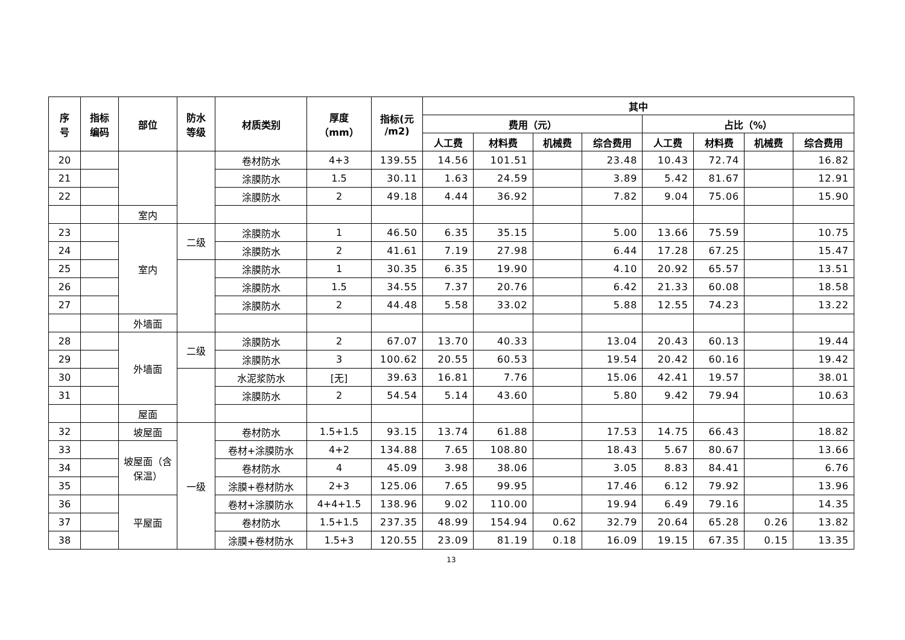| 序 号 | 指标 编码 | 部位 | 防水 等级 | 材质类别 | 厚度 （mm） | 指标(元 /m2) | 其中 | | | | | | | |
| --- | --- | --- | --- | --- | --- | --- | --- | --- | --- | --- | --- | --- | --- | --- |
| | | | | | | | 费用（元） | | | | 占比（%） | | | |
| | | | | | | | 人工费 | 材料费 | 机械费 | 综合费用 | 人工费 | 材料费 | 机械费 | 综合费用 |
| 20 | | | | 卷材防水 | 4+3 | 139.55 | 14.56 | 101.51 | | 23.48 | 10.43 | 72.74 | | 16.82 |
| 21 | | | | 涂膜防水 | 1.5 | 30.11 | 1.63 | 24.59 | | 3.89 | 5.42 | 81.67 | | 12.91 |
| 22 | | | | 涂膜防水 | 2 | 49.18 | 4.44 | 36.92 | | 7.82 | 9.04 | 75.06 | | 15.90 |
| | | 室内 | | | | | | | | | | | | |
| 23 | | 室内 | 二级 | 涂膜防水 | 1 | 46.50 | 6.35 | 35.15 | | 5.00 | 13.66 | 75.59 | | 10.75 |
| 24 | | | | 涂膜防水 | 2 | 41.61 | 7.19 | 27.98 | | 6.44 | 17.28 | 67.25 | | 15.47 |
| 25 | | | | 涂膜防水 | 1 | 30.35 | 6.35 | 19.90 | | 4.10 | 20.92 | 65.57 | | 13.51 |
| 26 | | | | 涂膜防水 | 1.5 | 34.55 | 7.37 | 20.76 | | 6.42 | 21.33 | 60.08 | | 18.58 |
| 27 | | | | 涂膜防水 | 2 | 44.48 | 5.58 | 33.02 | | 5.88 | 12.55 | 74.23 | | 13.22 |
| | | 外墙面 | | | | | | | | | | | | |
| 28 | | 外墙面 | 二级 | 涂膜防水 | 2 | 67.07 | 13.70 | 40.33 | | 13.04 | 20.43 | 60.13 | | 19.44 |
| 29 | | | | 涂膜防水 | 3 | 100.62 | 20.55 | 60.53 | | 19.54 | 20.42 | 60.16 | | 19.42 |
| 30 | | | | 水泥浆防水 | [无] | 39.63 | 16.81 | 7.76 | | 15.06 | 42.41 | 19.57 | | 38.01 |
| 31 | | | | 涂膜防水 | 2 | 54.54 | 5.14 | 43.60 | | 5.80 | 9.42 | 79.94 | | 10.63 |
| | | 屋面 | | | | | | | | | | | | |
| 32 | | 坡屋面 | 一级 | 卷材防水 | 1.5+1.5 | 93.15 | 13.74 | 61.88 | | 17.53 | 14.75 | 66.43 | | 18.82 |
| 33 | | 坡屋面（含保温） | | 卷材+涂膜防水 | 4+2 | 134.88 | 7.65 | 108.80 | | 18.43 | 5.67 | 80.67 | | 13.66 |
| 34 | | | | 卷材防水 | 4 | 45.09 | 3.98 | 38.06 | | 3.05 | 8.83 | 84.41 | | 6.76 |
| 35 | | | | 涂膜+卷材防水 | 2+3 | 125.06 | 7.65 | 99.95 | | 17.46 | 6.12 | 79.92 | | 13.96 |
| 36 | | 平屋面 | | 卷材+涂膜防水 | 4+4+1.5 | 138.96 | 9.02 | 110.00 | | 19.94 | 6.49 | 79.16 | | 14.35 |
| 37 | | | | 卷材防水 | 1.5+1.5 | 237.35 | 48.99 | 154.94 | 0.62 | 32.79 | 20.64 | 65.28 | 0.26 | 13.82 |
| 38 | | | | 涂膜+卷材防水 | 1.5+3 | 120.55 | 23.09 | 81.19 | 0.18 | 16.09 | 19.15 | 67.35 | 0.15 | 13.35 |
13